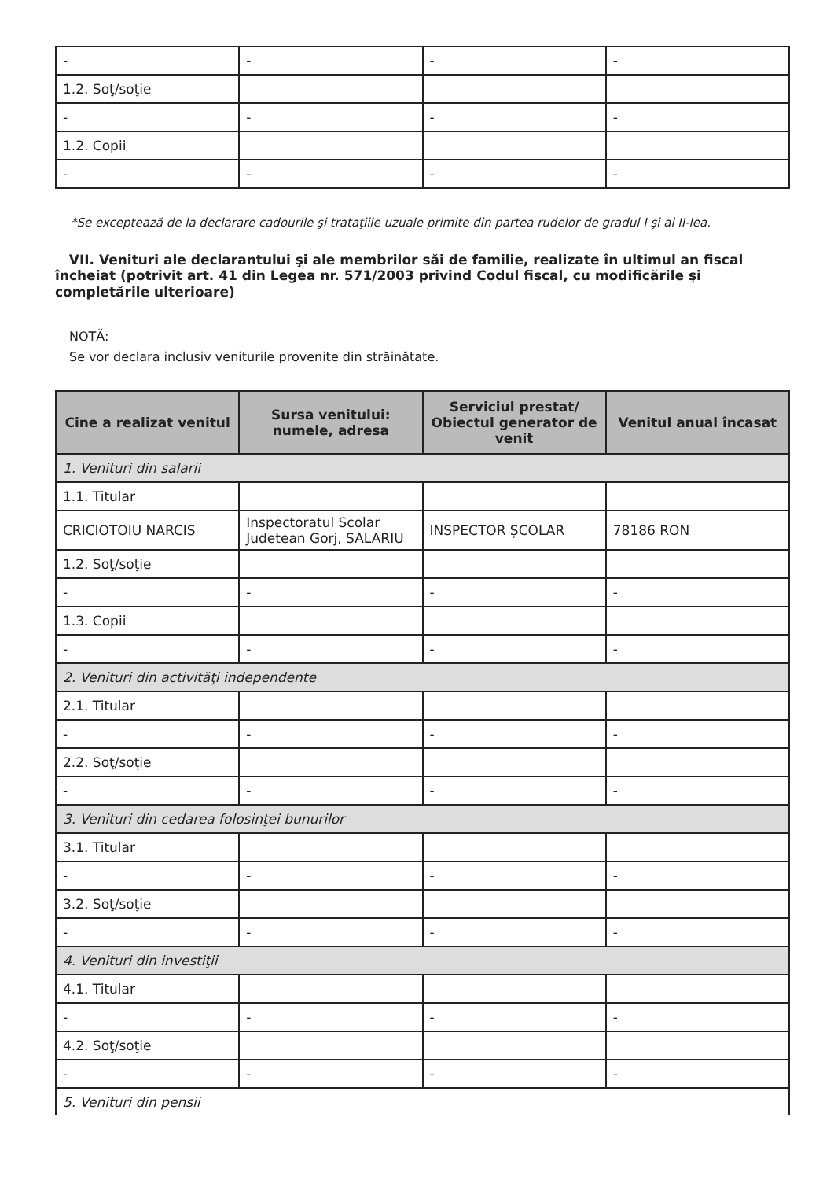| - | - | - | - |
| 1.2. Soţ/soţie | | | |
| - | - | - | - |
| 1.2. Copii | | | |
| - | - | - | - |
*Se exceptează de la declarare cadourile şi trataţiile uzuale primite din partea rudelor de gradul I şi al II-lea.
VII. Venituri ale declarantului şi ale membrilor săi de familie, realizate în ultimul an fiscal încheiat (potrivit art. 41 din Legea nr. 571/2003 privind Codul fiscal, cu modificările şi completările ulterioare)
NOTĂ:
Se vor declara inclusiv veniturile provenite din străinătate.
| Cine a realizat venitul | Sursa venitului: numele, adresa | Serviciul prestat/ Obiectul generator de venit | Venitul anual încasat |
| --- | --- | --- | --- |
| 1. Venituri din salarii | | | |
| 1.1. Titular | | | |
| CRICIOTOIU NARCIS | Inspectoratul Scolar Judetean Gorj, SALARIU | INSPECTOR ȘCOLAR | 78186 RON |
| 1.2. Soţ/soţie | | | |
| - | - | - | - |
| 1.3. Copii | | | |
| - | - | - | - |
| 2. Venituri din activităţi independente | | | |
| 2.1. Titular | | | |
| - | - | - | - |
| 2.2. Soţ/soţie | | | |
| - | - | - | - |
| 3. Venituri din cedarea folosinţei bunurilor | | | |
| 3.1. Titular | | | |
| - | - | - | - |
| 3.2. Soţ/soţie | | | |
| - | - | - | - |
| 4. Venituri din investiţii | | | |
| 4.1. Titular | | | |
| - | - | - | - |
| 4.2. Soţ/soţie | | | |
| - | - | - | - |
| 5. Venituri din pensii | | | |